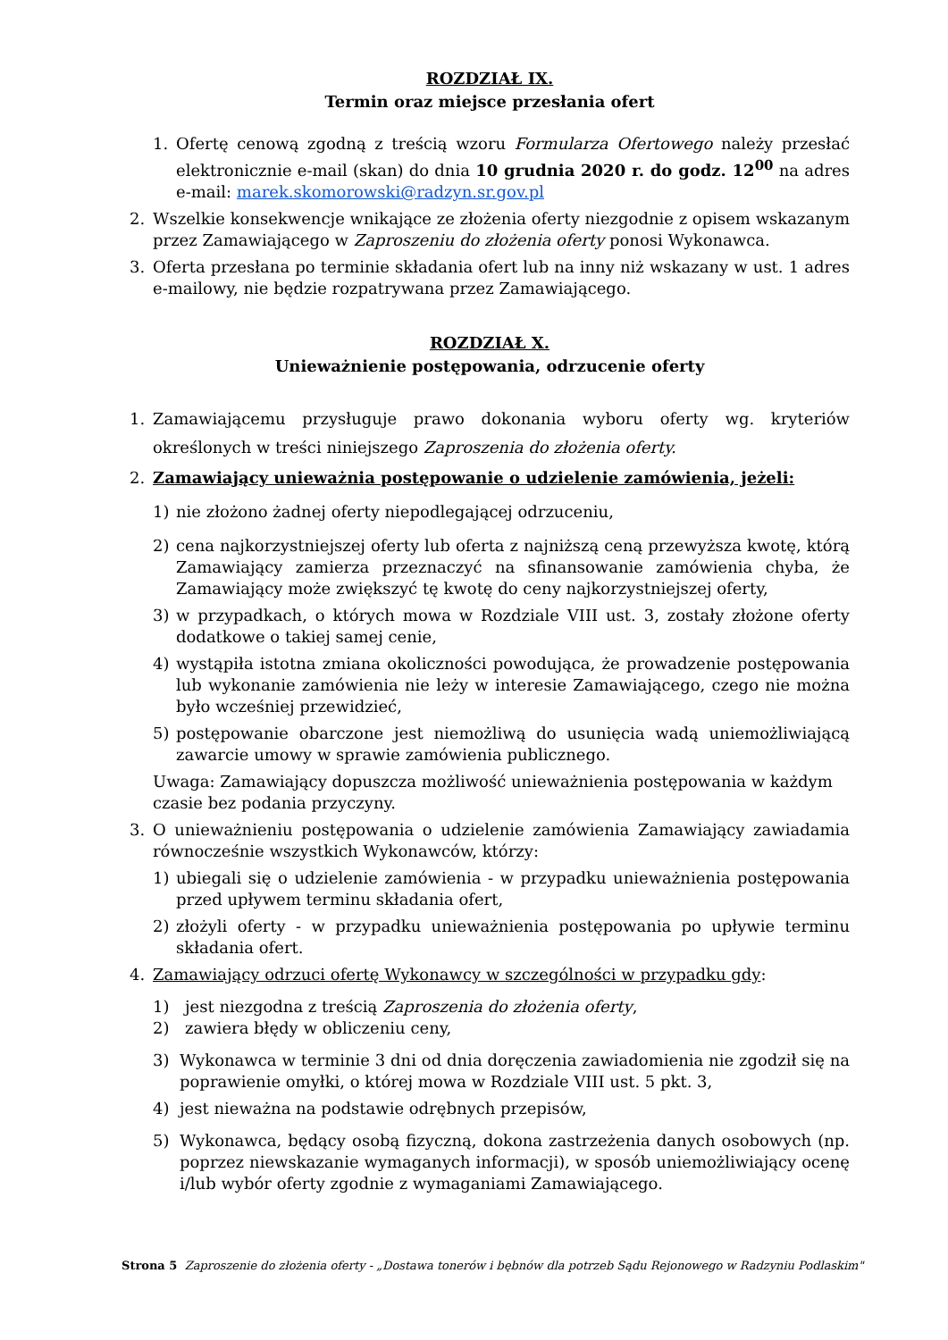ROZDZIAŁ IX.
Termin oraz miejsce przesłania ofert
1. Ofertę cenową zgodną z treścią wzoru Formularza Ofertowego należy przesłać elektronicznie e-mail (skan) do dnia 10 grudnia 2020 r. do godz. 12<sup>00</sup> na adres e-mail: marek.skomorowski@radzyn.sr.gov.pl
2. Wszelkie konsekwencje wnikające ze złożenia oferty niezgodnie z opisem wskazanym przez Zamawiającego w Zaproszeniu do złożenia oferty ponosi Wykonawca.
3. Oferta przesłana po terminie składania ofert lub na inny niż wskazany w ust. 1 adres e-mailowy, nie będzie rozpatrywana przez Zamawiającego.
ROZDZIAŁ X.
Unieważnienie postępowania, odrzucenie oferty
1. Zamawiającemu przysługuje prawo dokonania wyboru oferty wg. kryteriów określonych w treści niniejszego Zaproszenia do złożenia oferty.
2. Zamawiający unieważnia postępowanie o udzielenie zamówienia, jeżeli:
1) nie złożono żadnej oferty niepodlegającej odrzuceniu,
2) cena najkorzystniejszej oferty lub oferta z najniższą ceną przewyższa kwotę, którą Zamawiający zamierza przeznaczyć na sfinansowanie zamówienia chyba, że Zamawiający może zwiększyć tę kwotę do ceny najkorzystniejszej oferty,
3) w przypadkach, o których mowa w Rozdziale VIII ust. 3, zostały złożone oferty dodatkowe o takiej samej cenie,
4) wystąpiła istotna zmiana okoliczności powodująca, że prowadzenie postępowania lub wykonanie zamówienia nie leży w interesie Zamawiającego, czego nie można było wcześniej przewidzieć,
5) postępowanie obarczone jest niemożliwą do usunięcia wadą uniemożliwiającą zawarcie umowy w sprawie zamówienia publicznego.
Uwaga: Zamawiający dopuszcza możliwość unieważnienia postępowania w każdym czasie bez podania przyczyny.
3. O unieważnieniu postępowania o udzielenie zamówienia Zamawiający zawiadamia równocześnie wszystkich Wykonawców, którzy:
1) ubiegali się o udzielenie zamówienia - w przypadku unieważnienia postępowania przed upływem terminu składania ofert,
2) złożyli oferty - w przypadku unieważnienia postępowania po upływie terminu składania ofert.
4. Zamawiający odrzuci ofertę Wykonawcy w szczególności w przypadku gdy:
1) jest niezgodna z treścią Zaproszenia do złożenia oferty,
2) zawiera błędy w obliczeniu ceny,
3) Wykonawca w terminie 3 dni od dnia doręczenia zawiadomienia nie zgodził się na poprawienie omyłki, o której mowa w Rozdziale VIII ust. 5 pkt. 3,
4) jest nieważna na podstawie odrębnych przepisów,
5) Wykonawca, będący osobą fizyczną, dokona zastrzeżenia danych osobowych (np. poprzez niewskazanie wymaganych informacji), w sposób uniemożliwiający ocenę i/lub wybór oferty zgodnie z wymaganiami Zamawiającego.
Strona 5 Zaproszenie do złożenia oferty - „Dostawa tonerów i bębnów dla potrzeb Sądu Rejonowego w Radzyniu Podlaskim"